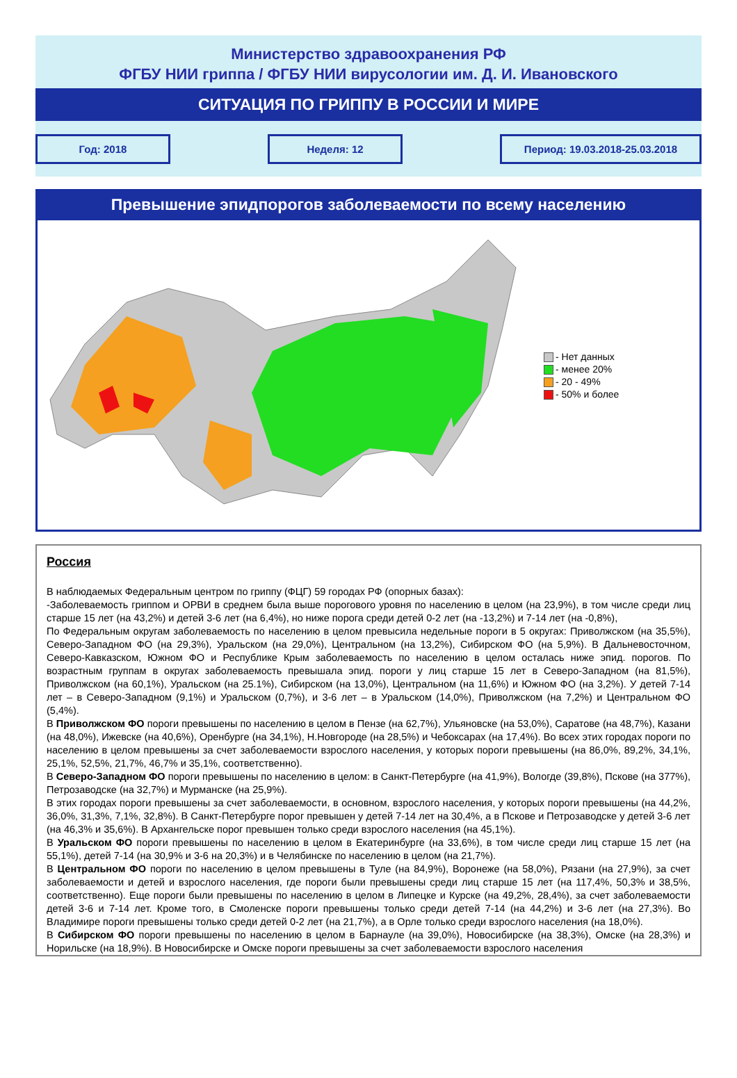Министерство здравоохранения РФ
ФГБУ НИИ гриппа / ФГБУ НИИ вирусологии им. Д. И. Ивановского
СИТУАЦИЯ ПО ГРИППУ В РОССИИ И МИРЕ
Год: 2018 Неделя: 12 Период: 19.03.2018-25.03.2018
Превышение эпидпорогов заболеваемости по всему населению
- Нет данных
- менее 20%
- 20 - 49%
- 50% и более
Россия
В наблюдаемых Федеральным центром по гриппу (ФЦГ) 59 городах РФ (опорных базах):
-Заболеваемость гриппом и ОРВИ в среднем была выше порогового уровня по населению в целом (на 23,9%), в том числе среди лиц старше 15 лет (на 43,2%) и детей 3-6 лет (на 6,4%), но ниже порога среди детей 0-2 лет (на -13,2%) и 7-14 лет (на -0,8%),
По Федеральным округам заболеваемость по населению в целом превысила недельные пороги в 5 округах: Приволжском (на 35,5%), Северо-Западном ФО (на 29,3%), Уральском (на 29,0%), Центральном (на 13,2%), Сибирском ФО (на 5,9%). В Дальневосточном, Северо-Кавказском, Южном ФО и Республике Крым заболеваемость по населению в целом осталась ниже эпид. порогов. По возрастным группам в округах заболеваемость превышала эпид. пороги у лиц старше 15 лет в Северо-Западном (на 81,5%), Приволжском (на 60,1%), Уральском (на 25.1%), Сибирском (на 13,0%), Центральном (на 11,6%) и Южном ФО (на 3,2%). У детей 7-14 лет – в Северо-Западном (9,1%) и Уральском (0,7%), и 3-6 лет – в Уральском (14,0%), Приволжском (на 7,2%) и Центральном ФО (5,4%).
В Приволжском ФО пороги превышены по населению в целом в Пензе (на 62,7%), Ульяновске (на 53,0%), Саратове (на 48,7%), Казани (на 48,0%), Ижевске (на 40,6%), Оренбурге (на 34,1%), Н.Новгороде (на 28,5%) и Чебоксарах (на 17,4%). Во всех этих городах пороги по населению в целом превышены за счет заболеваемости взрослого населения, у которых пороги превышены (на 86,0%, 89,2%, 34,1%, 25,1%, 52,5%, 21,7%, 46,7% и 35,1%, соответственно).
В Северо-Западном ФО пороги превышены по населению в целом: в Санкт-Петербурге (на 41,9%), Вологде (39,8%), Пскове (на 377%), Петрозаводске (на 32,7%) и Мурманске (на 25,9%).
В этих городах пороги превышены за счет заболеваемости, в основном, взрослого населения, у которых пороги превышены (на 44,2%, 36,0%, 31,3%, 7,1%, 32,8%). В Санкт-Петербурге порог превышен у детей 7-14 лет на 30,4%, а в Пскове и Петрозаводске у детей 3-6 лет (на 46,3% и 35,6%). В Архангельске порог превышен только среди взрослого населения (на 45,1%).
В Уральском ФО пороги превышены по населению в целом в Екатеринбурге (на 33,6%), в том числе среди лиц старше 15 лет (на 55,1%), детей 7-14 (на 30,9% и 3-6 на 20,3%) и в Челябинске по населению в целом (на 21,7%).
В Центральном ФО пороги по населению в целом превышены в Туле (на 84,9%), Воронеже (на 58,0%), Рязани (на 27,9%), за счет заболеваемости и детей и взрослого населения, где пороги были превышены среди лиц старше 15 лет (на 117,4%, 50,3% и 38,5%, соответственно). Еще пороги были превышены по населению в целом в Липецке и Курске (на 49,2%, 28,4%), за счет заболеваемости детей 3-6 и 7-14 лет. Кроме того, в Смоленске пороги превышены только среди детей 7-14 (на 44,2%) и 3-6 лет (на 27,3%). Во Владимире пороги превышены только среди детей 0-2 лет (на 21,7%), а в Орле только среди взрослого населения (на 18,0%).
В Сибирском ФО пороги превышены по населению в целом в Барнауле (на 39,0%), Новосибирске (на 38,3%), Омске (на 28,3%) и Норильске (на 18,9%). В Новосибирске и Омске пороги превышены за счет заболеваемости взрослого населения